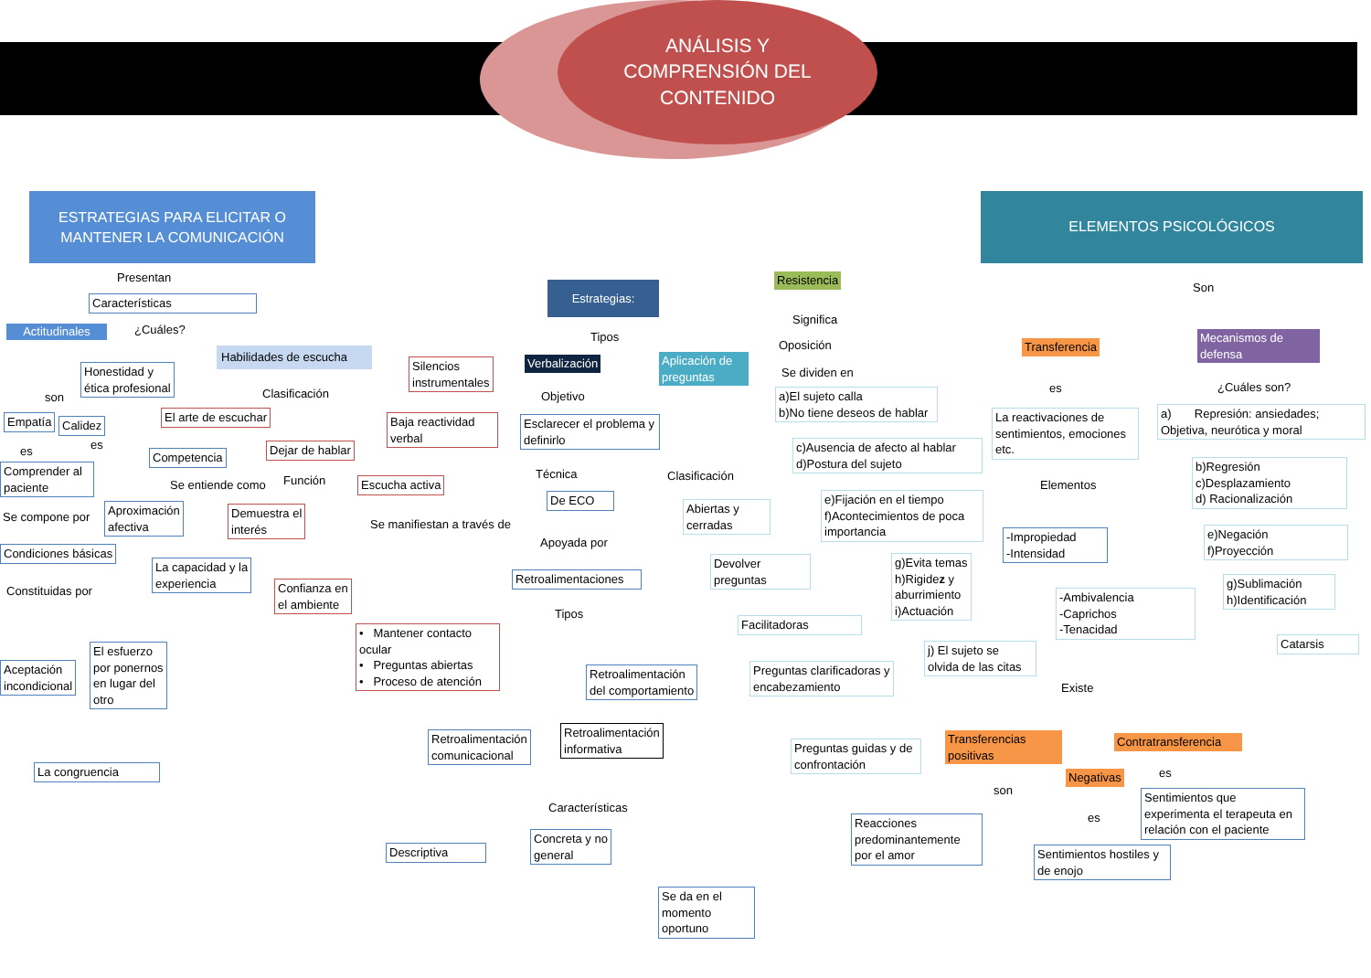ANÁLISIS Y COMPRENSIÓN DEL CONTENIDO
ESTRATEGIAS PARA ELICITAR O MANTENER LA COMUNICACIÓN
ELEMENTOS PSICOLÓGICOS
Presentan
Características
Actitudinales ¿Cuáles?
Habilidades de escucha
Honestidad y
ética profesional
son
Empatía Calidez
es es
Comprender al paciente
Competencia
Se entiende como
Se compone por
Aproximación
afectiva
Condiciones básicas
La capacidad y la
experiencia
Constituidas por
Aceptación
incondicional
El esfuerzo
por ponernos
en lugar del
otro
La congruencia
Clasificación
El arte de escuchar
Silencios
instrumentales
Baja reactividad
verbal
Dejar de hablar
Función Escucha activa
Demuestra el
interés
Se manifiestan a través de
Confianza en
el ambiente
• Mantener contacto ocular
• Preguntas abiertas
• Proceso de atención
Estrategias:
Tipos
Verbalización
Aplicación de preguntas
Objetivo
Esclarecer el problema y definirlo
Técnica
De ECO
Apoyada por
Retroalimentaciones
Tipos
Retroalimentación
del comportamiento
Retroalimentación
comunicacional
Retroalimentación
informativa
Características
Descriptiva
Concreta y no
general
Se da en el
momento
oportuno
Clasificación
Abiertas y
cerradas
Devolver
preguntas
Facilitadoras
Preguntas clarificadoras y
encabezamiento
Preguntas guidas y de
confrontación
Resistencia
Significa
Oposición
Se dividen en
a)El sujeto calla
b)No tiene deseos de hablar
c)Ausencia de afecto al hablar
d)Postura del sujeto
e)Fijación en el tiempo
f)Acontecimientos de poca importancia
g)Evita temas
h)Rigidez y aburrimiento
i)Actuación
j) El sujeto se olvida de las citas
Son
Transferencia
Mecanismos de
defensa
es ¿Cuáles son?
La reactivaciones de sentimientos, emociones etc.
a) Represión: ansiedades; Objetiva, neurótica y moral
b)Regresión
c)Desplazamiento
d) Racionalización
Elementos
-Impropiedad
-Intensidad
e)Negación
f)Proyección
g)Sublimación
h)Identificación
-Ambivalencia
-Caprichos
-Tenacidad
Catarsis
Existe
Transferencias positivas
Contratransferencia
Negativas es
son
Sentimientos que experimenta el terapeuta en relación con el paciente
es
Reacciones predominantemente por el amor
Sentimientos hostiles y de enojo